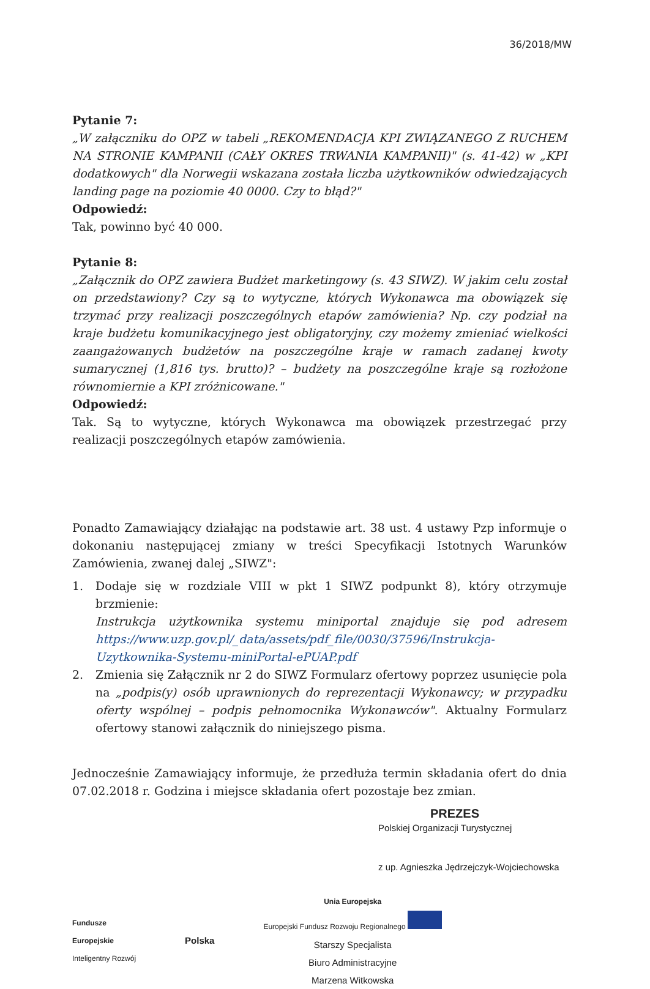36/2018/MW
Pytanie 7:
„W załączniku do OPZ w tabeli „REKOMENDACJA KPI ZWIĄZANEGO Z RUCHEM NA STRONIE KAMPANII (CAŁY OKRES TRWANIA KAMPANII)" (s. 41-42) w „KPI dodatkowych" dla Norwegii wskazana została liczba użytkowników odwiedzających landing page na poziomie 40 0000. Czy to błąd?"
Odpowiedź:
Tak, powinno być 40 000.
Pytanie 8:
„Załącznik do OPZ zawiera Budżet marketingowy (s. 43 SIWZ). W jakim celu został on przedstawiony? Czy są to wytyczne, których Wykonawca ma obowiązek się trzymać przy realizacji poszczególnych etapów zamówienia? Np. czy podział na kraje budżetu komunikacyjnego jest obligatoryjny, czy możemy zmieniać wielkości zaangażowanych budżetów na poszczególne kraje w ramach zadanej kwoty sumarycznej (1,816 tys. brutto)? – budżety na poszczególne kraje są rozłożone równomiernie a KPI zróżnicowane."
Odpowiedź:
Tak. Są to wytyczne, których Wykonawca ma obowiązek przestrzegać przy realizacji poszczególnych etapów zamówienia.
Ponadto Zamawiający działając na podstawie art. 38 ust. 4 ustawy Pzp informuje o dokonaniu następującej zmiany w treści Specyfikacji Istotnych Warunków Zamówienia, zwanej dalej „SIWZ":
1. Dodaje się w rozdziale VIII w pkt 1 SIWZ podpunkt 8), który otrzymuje brzmienie:
Instrukcja użytkownika systemu miniportal znajduje się pod adresem https://www.uzp.gov.pl/_data/assets/pdf_file/0030/37596/Instrukcja-Uzytkownika-Systemu-miniPortal-ePUAP.pdf
2. Zmienia się Załącznik nr 2 do SIWZ Formularz ofertowy poprzez usunięcie pola na „podpis(y) osób uprawnionych do reprezentacji Wykonawcy; w przypadku oferty wspólnej – podpis pełnomocnika Wykonawców". Aktualny Formularz ofertowy stanowi załącznik do niniejszego pisma.
Jednocześnie Zamawiający informuje, że przedłuża termin składania ofert do dnia 07.02.2018 r. Godzina i miejsce składania ofert pozostaje bez zmian.
PREZES
Polskiej Organizacji Turystycznej
z up. Agnieszka Jędrzejczyk-Wojciechowska
Fundusze
Europejskie
Inteligentny Rozwój
Polska
Unia Europejska
Europejski Fundusz Rozwoju Regionalnego
Starszy Specjalista
Biuro Administracyjne
Marzena Witkowska